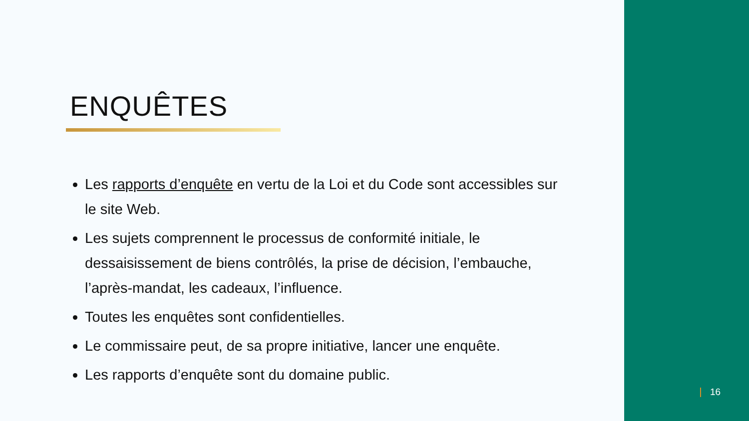ENQUÊTES
Les rapports d’enquête en vertu de la Loi et du Code sont accessibles sur le site Web.
Les sujets comprennent le processus de conformité initiale, le dessaisissement de biens contrôlés, la prise de décision, l’embauche, l’après-mandat, les cadeaux, l’influence.
Toutes les enquêtes sont confidentielles.
Le commissaire peut, de sa propre initiative, lancer une enquête.
Les rapports d’enquête sont du domaine public.
16